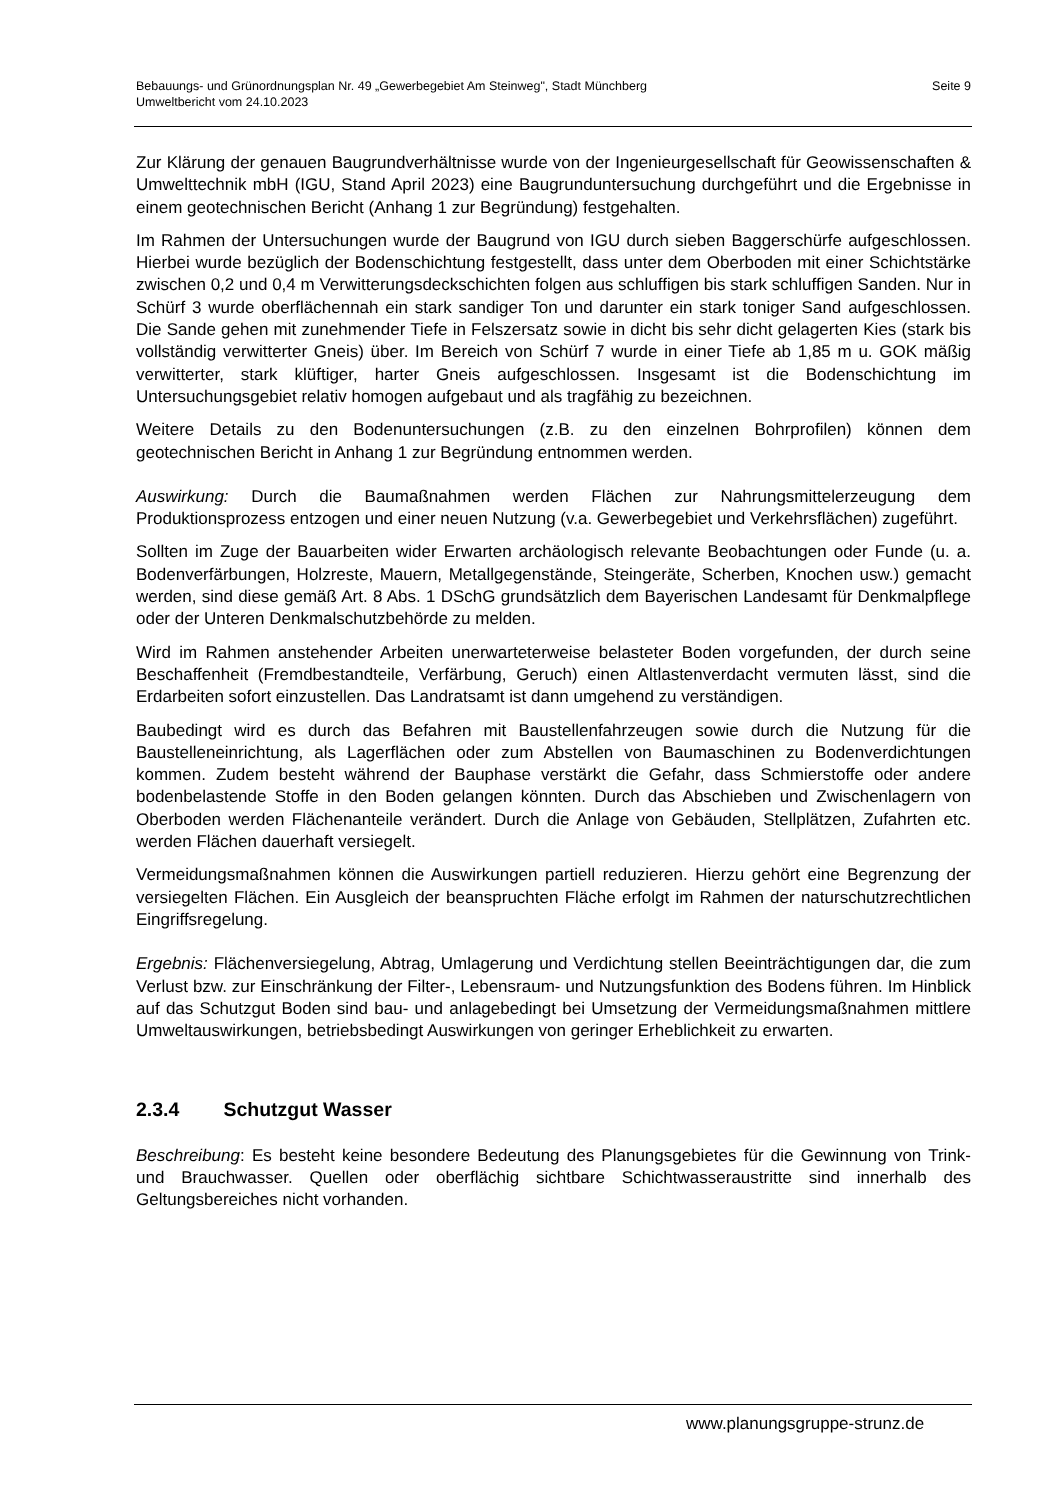Bebauungs- und Grünordnungsplan Nr. 49 „Gewerbegebiet Am Steinweg", Stadt Münchberg
Umweltbericht vom 24.10.2023
Seite 9
Zur Klärung der genauen Baugrundverhältnisse wurde von der Ingenieurgesellschaft für Geowissenschaften & Umwelttechnik mbH (IGU, Stand April 2023) eine Baugrunduntersuchung durchgeführt und die Ergebnisse in einem geotechnischen Bericht (Anhang 1 zur Begründung) festgehalten.
Im Rahmen der Untersuchungen wurde der Baugrund von IGU durch sieben Baggerschürfe aufgeschlossen. Hierbei wurde bezüglich der Bodenschichtung festgestellt, dass unter dem Oberboden mit einer Schichtstärke zwischen 0,2 und 0,4 m Verwitterungsdeckschichten folgen aus schluffigen bis stark schluffigen Sanden. Nur in Schürf 3 wurde oberflächennah ein stark sandiger Ton und darunter ein stark toniger Sand aufgeschlossen. Die Sande gehen mit zunehmender Tiefe in Felszersatz sowie in dicht bis sehr dicht gelagerten Kies (stark bis vollständig verwitterter Gneis) über. Im Bereich von Schürf 7 wurde in einer Tiefe ab 1,85 m u. GOK mäßig verwitterter, stark klüftiger, harter Gneis aufgeschlossen. Insgesamt ist die Bodenschichtung im Untersuchungsgebiet relativ homogen aufgebaut und als tragfähig zu bezeichnen.
Weitere Details zu den Bodenuntersuchungen (z.B. zu den einzelnen Bohrprofilen) können dem geotechnischen Bericht in Anhang 1 zur Begründung entnommen werden.
Auswirkung: Durch die Baumaßnahmen werden Flächen zur Nahrungsmittelerzeugung dem Produktionsprozess entzogen und einer neuen Nutzung (v.a. Gewerbegebiet und Verkehrsflächen) zugeführt.
Sollten im Zuge der Bauarbeiten wider Erwarten archäologisch relevante Beobachtungen oder Funde (u. a. Bodenverfärbungen, Holzreste, Mauern, Metallgegenstände, Steingeräte, Scherben, Knochen usw.) gemacht werden, sind diese gemäß Art. 8 Abs. 1 DSchG grundsätzlich dem Bayerischen Landesamt für Denkmalpflege oder der Unteren Denkmalschutzbehörde zu melden.
Wird im Rahmen anstehender Arbeiten unerwarteterweise belasteter Boden vorgefunden, der durch seine Beschaffenheit (Fremdbestandteile, Verfärbung, Geruch) einen Altlastenverdacht vermuten lässt, sind die Erdarbeiten sofort einzustellen. Das Landratsamt ist dann umgehend zu verständigen.
Baubedingt wird es durch das Befahren mit Baustellenfahrzeugen sowie durch die Nutzung für die Baustelleneinrichtung, als Lagerflächen oder zum Abstellen von Baumaschinen zu Bodenverdichtungen kommen. Zudem besteht während der Bauphase verstärkt die Gefahr, dass Schmierstoffe oder andere bodenbelastende Stoffe in den Boden gelangen könnten. Durch das Abschieben und Zwischenlagern von Oberboden werden Flächenanteile verändert. Durch die Anlage von Gebäuden, Stellplätzen, Zufahrten etc. werden Flächen dauerhaft versiegelt.
Vermeidungsmaßnahmen können die Auswirkungen partiell reduzieren. Hierzu gehört eine Begrenzung der versiegelten Flächen. Ein Ausgleich der beanspruchten Fläche erfolgt im Rahmen der naturschutzrechtlichen Eingriffsregelung.
Ergebnis: Flächenversiegelung, Abtrag, Umlagerung und Verdichtung stellen Beeinträchtigungen dar, die zum Verlust bzw. zur Einschränkung der Filter-, Lebensraum- und Nutzungsfunktion des Bodens führen. Im Hinblick auf das Schutzgut Boden sind bau- und anlagebedingt bei Umsetzung der Vermeidungsmaßnahmen mittlere Umweltauswirkungen, betriebsbedingt Auswirkungen von geringer Erheblichkeit zu erwarten.
2.3.4 Schutzgut Wasser
Beschreibung: Es besteht keine besondere Bedeutung des Planungsgebietes für die Gewinnung von Trink- und Brauchwasser. Quellen oder oberflächig sichtbare Schichtwasseraustritte sind innerhalb des Geltungsbereiches nicht vorhanden.
www.planungsgruppe-strunz.de